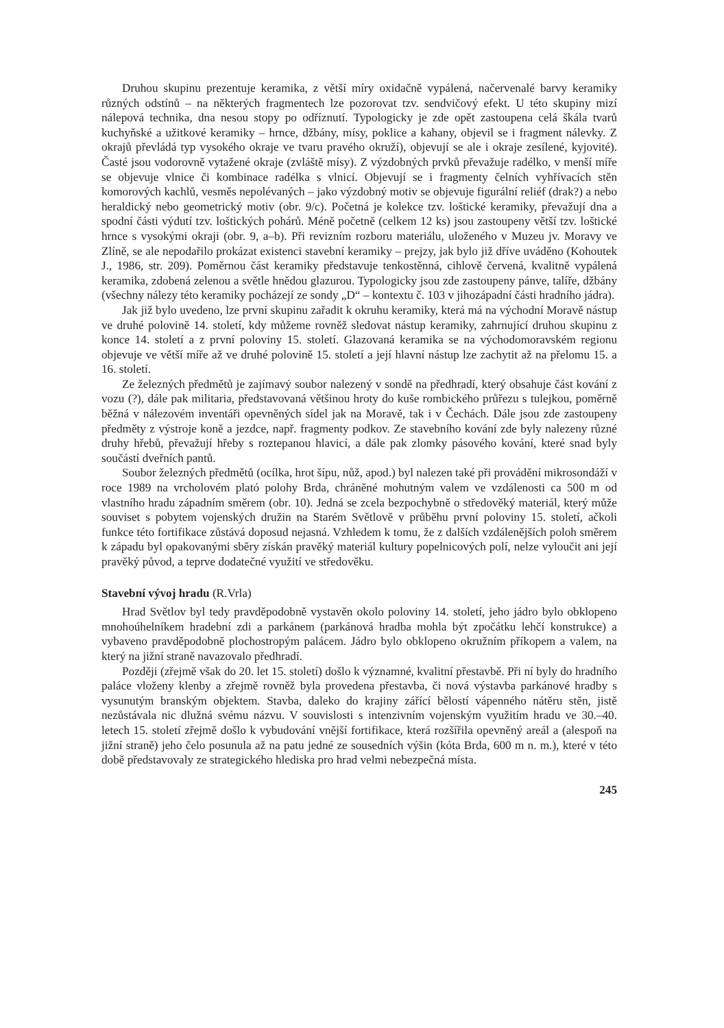Druhou skupinu prezentuje keramika, z větší míry oxidačně vypálená, načervenalé barvy keramiky různých odstínů – na některých fragmentech lze pozorovat tzv. sendvičový efekt. U této skupiny mizí nálepová technika, dna nesou stopy po odříznutí. Typologicky je zde opět zastoupena celá škála tvarů kuchyňské a užitkové keramiky – hrnce, džbány, mísy, poklice a kahany, objevil se i fragment nálevky. Z okrajů převládá typ vysokého okraje ve tvaru pravého okruží), objevují se ale i okraje zesílené, kyjovité). Časté jsou vodorovně vytažené okraje (zvláště mísy). Z výzdobných prvků převažuje radélko, v menší míře se objevuje vlnice či kombinace radélka s vlnicí. Objevují se i fragmenty čelních vyhřívacích stěn komorových kachlů, vesměs nepolévaných – jako výzdobný motiv se objevuje figurální reliéf (drak?) a nebo heraldický nebo geometrický motiv (obr. 9/c). Početná je kolekce tzv. loštické keramiky, převažují dna a spodní části výdutí tzv. loštických pohárů. Méně početně (celkem 12 ks) jsou zastoupeny větší tzv. loštické hrnce s vysokými okraji (obr. 9, a–b). Při revizním rozboru materiálu, uloženého v Muzeu jv. Moravy ve Zlíně, se ale nepodařilo prokázat existenci stavební keramiky – prejzy, jak bylo již dříve uváděno (Kohoutek J., 1986, str. 209). Poměrnou část keramiky představuje tenkostěnná, cihlově červená, kvalitně vypálená keramika, zdobená zelenou a světle hnědou glazurou. Typologicky jsou zde zastoupeny pánve, talíře, džbány (všechny nálezy této keramiky pocházejí ze sondy „D“ – kontextu č. 103 v jihozápadní části hradního jádra).
Jak již bylo uvedeno, lze první skupinu zařadit k okruhu keramiky, která má na východní Moravě nástup ve druhé polovině 14. století, kdy můžeme rovněž sledovat nástup keramiky, zahrnující druhou skupinu z konce 14. století a z první poloviny 15. století. Glazovaná keramika se na východomoravském regionu objevuje ve větší míře až ve druhé polovině 15. století a její hlavní nástup lze zachytit až na přelomu 15. a 16. století.
Ze železných předmětů je zajímavý soubor nalezený v sondě na předhradí, který obsahuje část kování z vozu (?), dále pak militaria, představovaná většinou hroty do kuše rombického průřezu s tulejkou, poměrně běžná v nálezovém inventáři opevněných sídel jak na Moravě, tak i v Čechách. Dále jsou zde zastoupeny předměty z výstroje koně a jezdce, např. fragmenty podkov. Ze stavebního kování zde byly nalezeny různé druhy hřebů, převažují hřeby s roztepanou hlavicí, a dále pak zlomky pásového kování, které snad byly součástí dveřních pantů.
Soubor železných předmětů (ocílka, hrot šípu, nůž, apod.) byl nalezen také při provádění mikrosondáží v roce 1989 na vrcholovém plató polohy Brda, chráněné mohutným valem ve vzdálenosti ca 500 m od vlastního hradu západním směrem (obr. 10). Jedná se zcela bezpochybně o středověký materiál, který může souviset s pobytem vojenských družin na Starém Světlově v průběhu první poloviny 15. století, ačkoli funkce této fortifikace zůstává doposud nejasná. Vzhledem k tomu, že z dalších vzdálenějších poloh směrem k západu byl opakovanými sběry získán pravěký materiál kultury popelnicových polí, nelze vyloučit ani její pravěký původ, a teprve dodatečné využití ve středověku.
Stavební vývoj hradu (R.Vrla)
Hrad Světlov byl tedy pravděpodobně vystavěn okolo poloviny 14. století, jeho jádro bylo obklopeno mnohoúhelníkem hradební zdi a parkánem (parkánová hradba mohla být zpočátku lehčí konstrukce) a vybaveno pravděpodobně plochostropým palácem. Jádro bylo obklopeno okružním příkopem a valem, na který na jižní straně navazovalo předhradí.
Později (zřejmě však do 20. let 15. století) došlo k významné, kvalitní přestavbě. Při ní byly do hradního paláce vloženy klenby a zřejmě rovněž byla provedena přestavba, či nová výstavba parkánové hradby s vysunutým branským objektem. Stavba, daleko do krajiny zářící bělostí vápenného nátěru stěn, jistě nezůstávala nic dlužná svému názvu. V souvislosti s intenzivním vojenským využitím hradu ve 30.–40. letech 15. století zřejmě došlo k vybudování vnější fortifikace, která rozšířila opevněný areál a (alespoň na jižní straně) jeho čelo posunula až na patu jedné ze sousedních výšin (kóta Brda, 600 m n. m.), které v této době představovaly ze strategického hlediska pro hrad velmi nebezpečná místa.
245